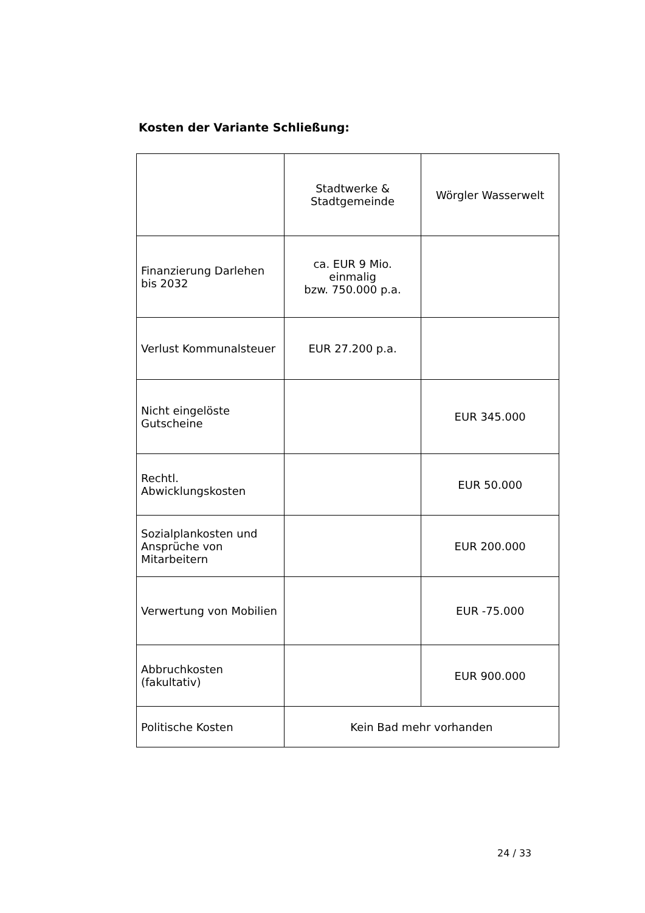Kosten der Variante Schließung:
| | Stadtwerke & Stadtgemeinde | Wörgler Wasserwelt |
| Finanzierung Darlehen bis 2032 | ca. EUR 9 Mio. einmalig bzw. 750.000 p.a. | |
| Verlust Kommunalsteuer | EUR 27.200 p.a. | |
| Nicht eingelöste Gutscheine | | EUR 345.000 |
| Rechtl. Abwicklungskosten | | EUR 50.000 |
| Sozialplankosten und Ansprüche von Mitarbeitern | | EUR 200.000 |
| Verwertung von Mobilien | | EUR -75.000 |
| Abbruchkosten (fakultativ) | | EUR 900.000 |
| Politische Kosten | Kein Bad mehr vorhanden | |
24 / 33